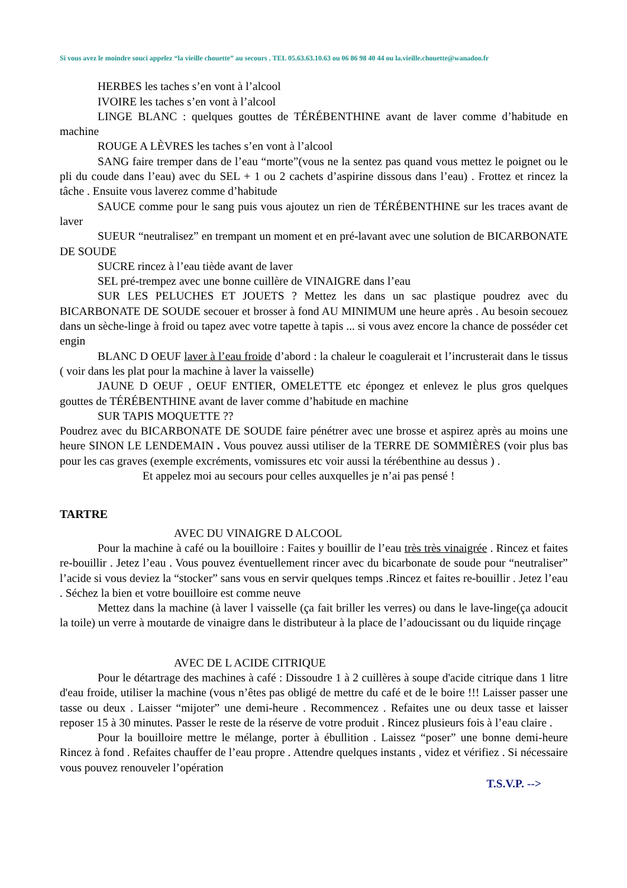Si vous avez le moindre souci appelez “la vieille chouette” au secours . TEL 05.63.63.10.63 ou 06 86 98 40 44 ou la.vieille.chouette@wanadoo.fr
HERBES les taches s’en vont à l’alcool
IVOIRE les taches s’en vont à l’alcool
LINGE BLANC : quelques gouttes de TÉRÉBENTHINE avant de laver comme d’habitude en machine
ROUGE A LÈVRES les taches s’en vont à l’alcool
SANG faire tremper dans de l’eau “morte”(vous ne la sentez pas quand vous mettez le poignet ou le pli du coude dans l’eau) avec du SEL + 1 ou 2 cachets d’aspirine dissous dans l’eau) . Frottez et rincez la tâche . Ensuite vous laverez comme d’habitude
SAUCE comme pour le sang puis vous ajoutez un rien de TÉRÉBENTHINE sur les traces avant de laver
SUEUR “neutralisez” en trempant un moment et en pré-lavant avec une solution de BICARBONATE DE SOUDE
SUCRE rincez à l’eau tiède avant de laver
SEL pré-trempez avec une bonne cuillère de VINAIGRE dans l’eau
SUR LES PELUCHES ET JOUETS ? Mettez les dans un sac plastique poudrez avec du BICARBONATE DE SOUDE secouer et brosser à fond AU MINIMUM une heure après . Au besoin secouez dans un sèche-linge à froid ou tapez avec votre tapette à tapis ... si vous avez encore la chance de posséder cet engin
BLANC D OEUF laver à l’eau froide d’abord : la chaleur le coagulerait et l’incrusterait dans le tissus ( voir dans les plat pour la machine à laver la vaisselle)
JAUNE D OEUF , OEUF ENTIER, OMELETTE etc épongez et enlevez le plus gros quelques gouttes de TÉRÉBENTHINE avant de laver comme d’habitude en machine
SUR TAPIS MOQUETTE ??
Poudrez avec du BICARBONATE DE SOUDE faire pénétrer avec une brosse et aspirez après au moins une heure SINON LE LENDEMAIN . Vous pouvez aussi utiliser de la TERRE DE SOMMIÈRES (voir plus bas pour les cas graves (exemple excréments, vomissures etc voir aussi la térébenthine au dessus ) .
Et appelez moi au secours pour celles auxquelles je n’ai pas pensé !
TARTRE
AVEC DU VINAIGRE D ALCOOL
Pour la machine à café ou la bouilloire : Faites y bouillir de l’eau très très vinaigrée . Rincez et faites re-bouillir . Jetez l’eau . Vous pouvez éventuellement rincer avec du bicarbonate de soude pour “neutraliser” l’acide si vous deviez la “stocker” sans vous en servir quelques temps .Rincez et faites re-bouillir . Jetez l’eau . Séchez la bien et votre bouilloire est comme neuve
Mettez dans la machine (à laver l vaisselle (ça fait briller les verres) ou dans le lave-linge(ça adoucit la toile) un verre à moutarde de vinaigre dans le distributeur à la place de l’adoucissant ou du liquide rinçage
AVEC DE L ACIDE CITRIQUE
Pour le détartrage des machines à café : Dissoudre 1 à 2 cuillères à soupe d'acide citrique dans 1 litre d'eau froide, utiliser la machine (vous n’êtes pas obligé de mettre du café et de le boire !!! Laisser passer une tasse ou deux . Laisser “mijoter” une demi-heure . Recommencez . Refaites une ou deux tasse et laisser reposer 15 à 30 minutes. Passer le reste de la réserve de votre produit . Rincez plusieurs fois à l’eau claire .
Pour la bouilloire mettre le mélange, porter à ébullition . Laissez “poser” une bonne demi-heure Rincez à fond . Refaites chauffer de l’eau propre . Attendre quelques instants , videz et vérifiez . Si nécessaire vous pouvez renouveler l’opération
T.S.V.P. -->